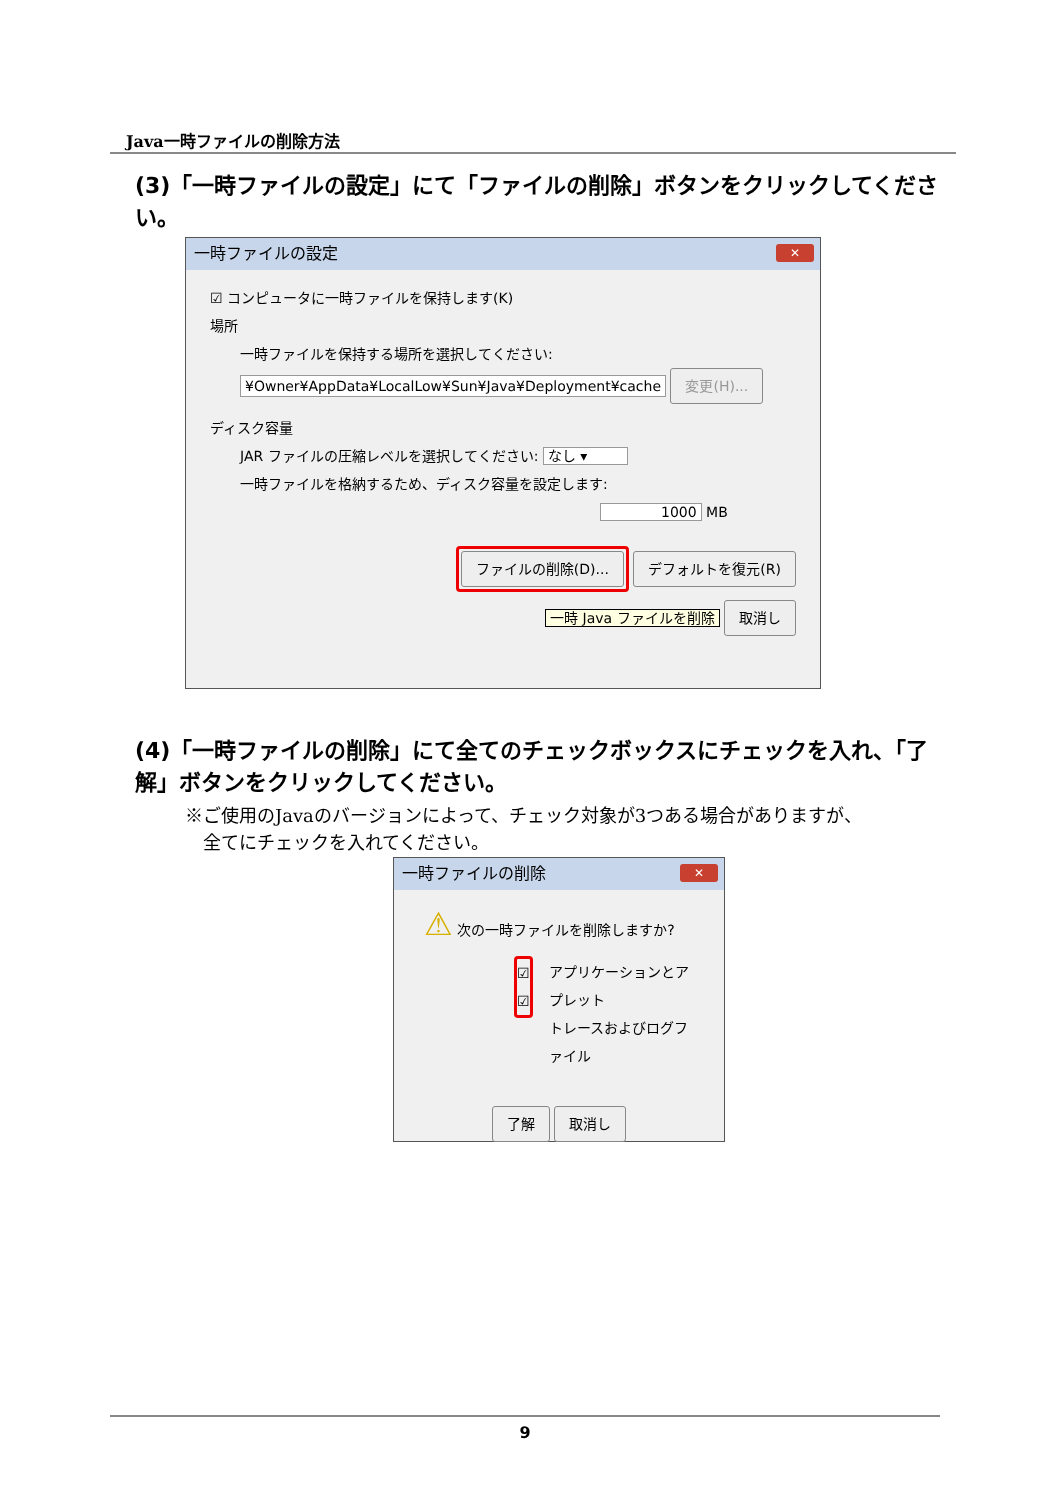Java一時ファイルの削除方法
(3)「一時ファイルの設定」にて「ファイルの削除」ボタンをクリックしてください。
一時ファイルの設定
✕
☑ コンピュータに一時ファイルを保持します(K)
場所
一時ファイルを保持する場所を選択してください:
¥Owner¥AppData¥LocalLow¥Sun¥Java¥Deployment¥cache 変更(H)...
ディスク容量
JAR ファイルの圧縮レベルを選択してください: なし ▾
一時ファイルを格納するため、ディスク容量を設定します:
1000 MB
ファイルの削除(D)... デフォルトを復元(R)
一時 Java ファイルを削除 取消し
(4)「一時ファイルの削除」にて全てのチェックボックスにチェックを入れ、「了解」ボタンをクリックしてください。
※ご使用のJavaのバージョンによって、チェック対象が3つある場合がありますが、
　全てにチェックを入れてください。
一時ファイルの削除
✕
⚠ 次の一時ファイルを削除しますか?
☑
☑
アプリケーションとアプレット
トレースおよびログファイル
了解 取消し
9